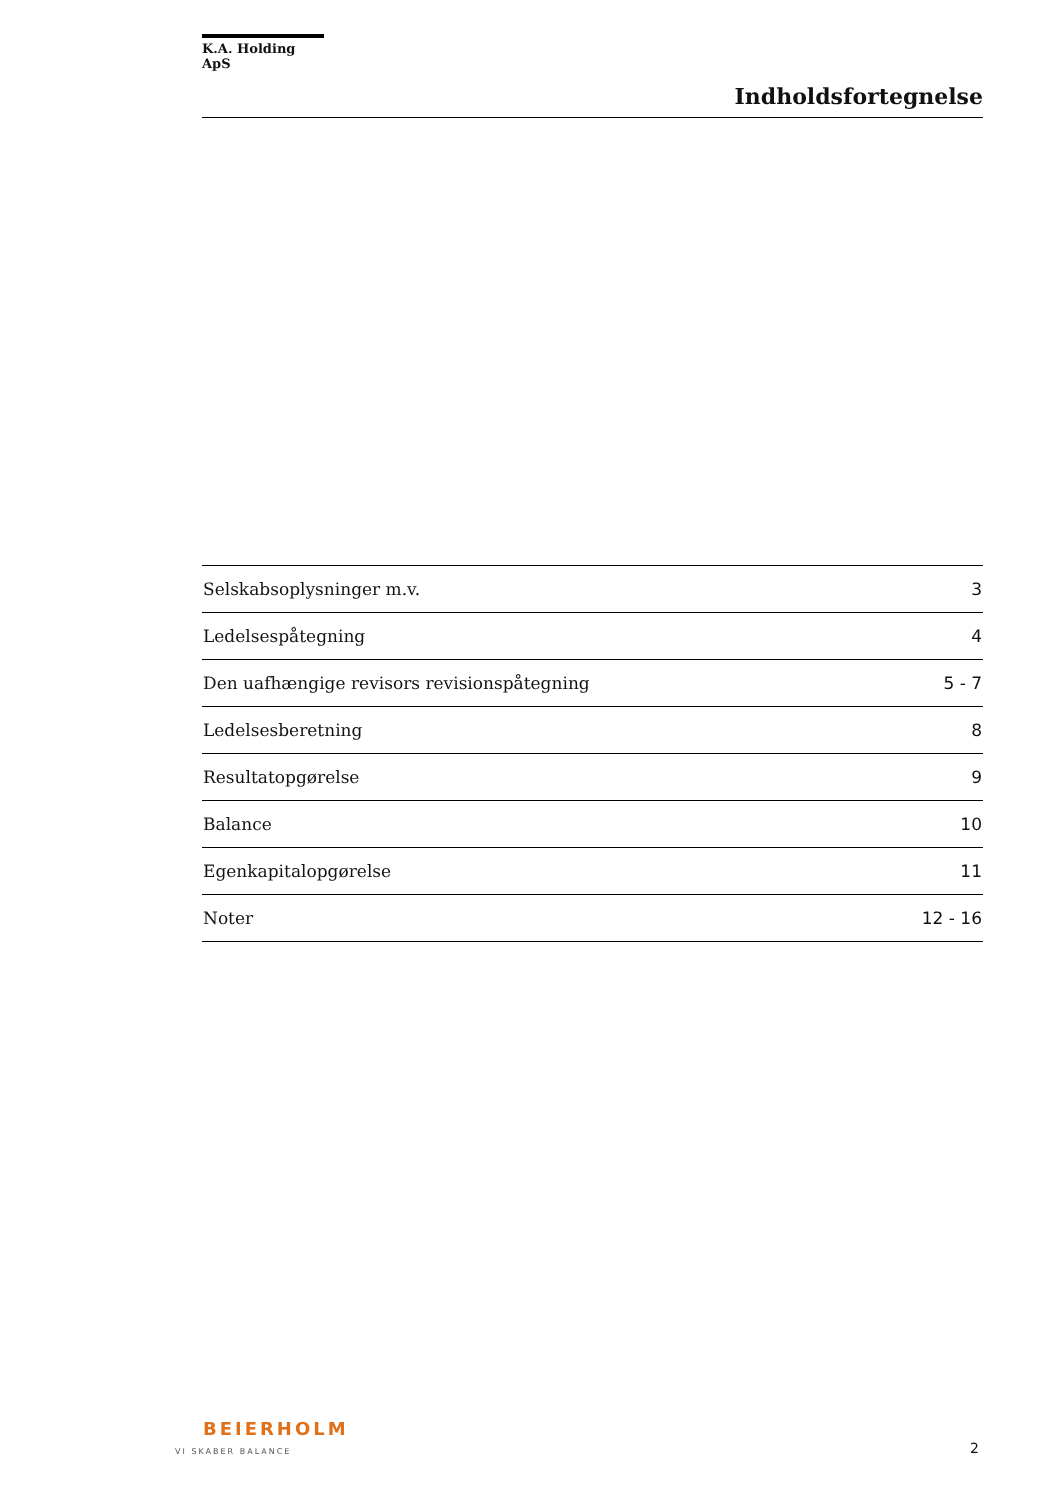K.A. Holding ApS
Indholdsfortegnelse
| Selskabsoplysninger m.v. | 3 |
| Ledelsespåtegning | 4 |
| Den uafhængige revisors revisionspåtegning | 5 - 7 |
| Ledelsesberetning | 8 |
| Resultatopgørelse | 9 |
| Balance | 10 |
| Egenkapitalopgørelse | 11 |
| Noter | 12 - 16 |
BEIERHOLM
VI SKABER BALANCE
2